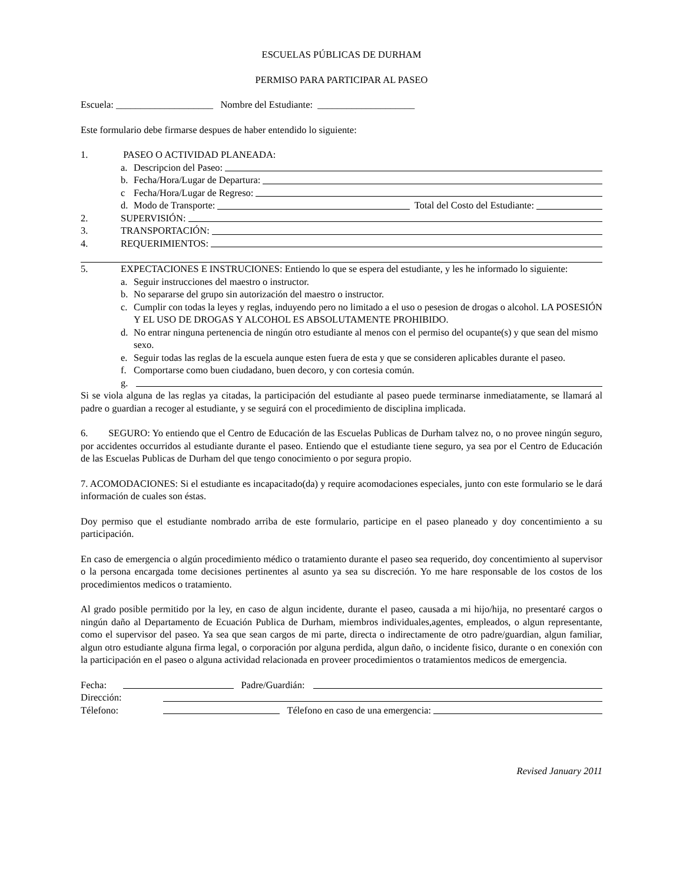ESCUELAS PÚBLICAS DE DURHAM
PERMISO PARA PARTICIPAR AL PASEO
Escuela: ____________________ Nombre del Estudiante: ____________________
Este formulario debe firmarse despues de haber entendido lo siguiente:
1. PASEO O ACTIVIDAD PLANEADA:
a. Descripcion del Paseo:
b. Fecha/Hora/Lugar de Departura:
c Fecha/Hora/Lugar de Regreso:
d. Modo de Transporte: Total del Costo del Estudiante:
2. SUPERVISIÓN:
3. TRANSPORTACIÓN:
4. REQUERIMIENTOS:
5. EXPECTACIONES E INSTRUCIONES: Entiendo lo que se espera del estudiante, y les he informado lo siguiente:
a. Seguir instrucciones del maestro o instructor.
b. No separarse del grupo sin autorización del maestro o instructor.
c. Cumplir con todas la leyes y reglas, induyendo pero no limitado a el uso o pesesion de drogas o alcohol. LA POSESIÓN Y EL USO DE DROGAS Y ALCOHOL ES ABSOLUTAMENTE PROHIBIDO.
d. No entrar ninguna pertenencia de ningún otro estudiante al menos con el permiso del ocupante(s) y que sean del mismo sexo.
e. Seguir todas las reglas de la escuela aunque esten fuera de esta y que se consideren aplicables durante el paseo.
f. Comportarse como buen ciudadano, buen decoro, y con cortesia común.
g.
Si se viola alguna de las reglas ya citadas, la participación del estudiante al paseo puede terminarse inmediatamente, se llamará al padre o guardian a recoger al estudiante, y se seguirá con el procedimiento de disciplina implicada.
6. SEGURO: Yo entiendo que el Centro de Educación de las Escuelas Publicas de Durham talvez no, o no provee ningún seguro, por accidentes occurridos al estudiante durante el paseo. Entiendo que el estudiante tiene seguro, ya sea por el Centro de Educación de las Escuelas Publicas de Durham del que tengo conocimiento o por segura propio.
7. ACOMODACIONES: Si el estudiante es incapacitado(da) y require acomodaciones especiales, junto con este formulario se le dará información de cuales son éstas.
Doy permiso que el estudiante nombrado arriba de este formulario, participe en el paseo planeado y doy concentimiento a su participación.
En caso de emergencia o algún procedimiento médico o tratamiento durante el paseo sea requerido, doy concentimiento al supervisor o la persona encargada tome decisiones pertinentes al asunto ya sea su discreción. Yo me hare responsable de los costos de los procedimientos medicos o tratamiento.
Al grado posible permitido por la ley, en caso de algun incidente, durante el paseo, causada a mi hijo/hija, no presentaré cargos o ningún daño al Departamento de Ecuación Publica de Durham, miembros individuales,agentes, empleados, o algun representante, como el supervisor del paseo. Ya sea que sean cargos de mi parte, directa o indirectamente de otro padre/guardian, algun familiar, algun otro estudiante alguna firma legal, o corporación por alguna perdida, algun daño, o incidente fisico, durante o en conexión con la participación en el paseo o alguna actividad relacionada en proveer procedimientos o tratamientos medicos de emergencia.
Fecha: Padre/Guardián:
Dirección:
Télefono: Télefono en caso de una emergencia:
Revised January 2011